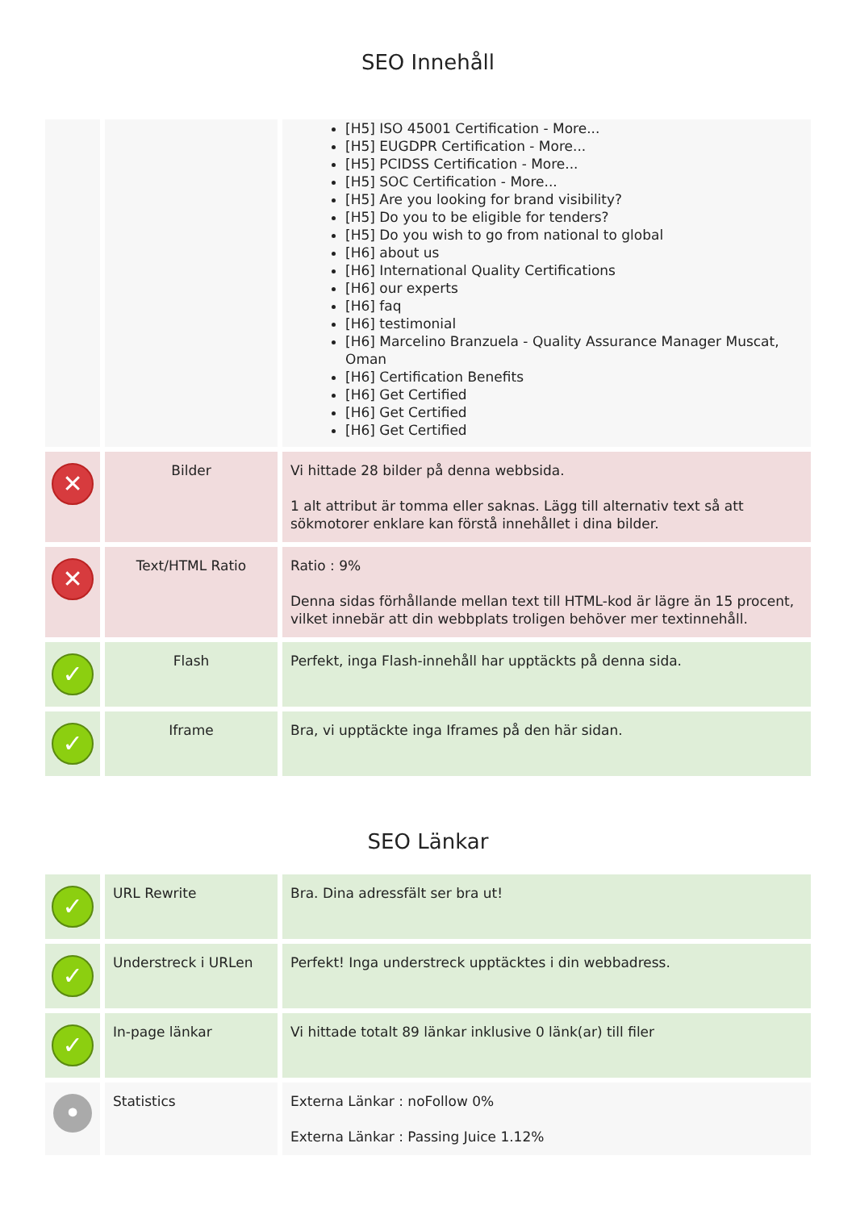SEO Innehåll
| | | [H5] ISO 45001 Certification - More... [H5] EUGDPR Certification - More... [H5] PCIDSS Certification - More... [H5] SOC Certification - More... [H5] Are you looking for brand visibility? [H5] Do you to be eligible for tenders? [H5] Do you wish to go from national to global [H6] about us [H6] International Quality Certifications [H6] our experts [H6] faq [H6] testimonial [H6] Marcelino Branzuela - Quality Assurance Manager Muscat, Oman [H6] Certification Benefits [H6] Get Certified [H6] Get Certified [H6] Get Certified |
| ✕ | Bilder | Vi hittade 28 bilder på denna webbsida. 1 alt attribut är tomma eller saknas. Lägg till alternativ text så att sökmotorer enklare kan förstå innehållet i dina bilder. |
| ✕ | Text/HTML Ratio | Ratio : 9% Denna sidas förhållande mellan text till HTML-kod är lägre än 15 procent, vilket innebär att din webbplats troligen behöver mer textinnehåll. |
| ✓ | Flash | Perfekt, inga Flash-innehåll har upptäckts på denna sida. |
| ✓ | Iframe | Bra, vi upptäckte inga Iframes på den här sidan. |
SEO Länkar
| ✓ | URL Rewrite | Bra. Dina adressfält ser bra ut! |
| ✓ | Understreck i URLen | Perfekt! Inga understreck upptäcktes i din webbadress. |
| ✓ | In-page länkar | Vi hittade totalt 89 länkar inklusive 0 länk(ar) till filer |
| • | Statistics | Externa Länkar : noFollow 0% Externa Länkar : Passing Juice 1.12% |